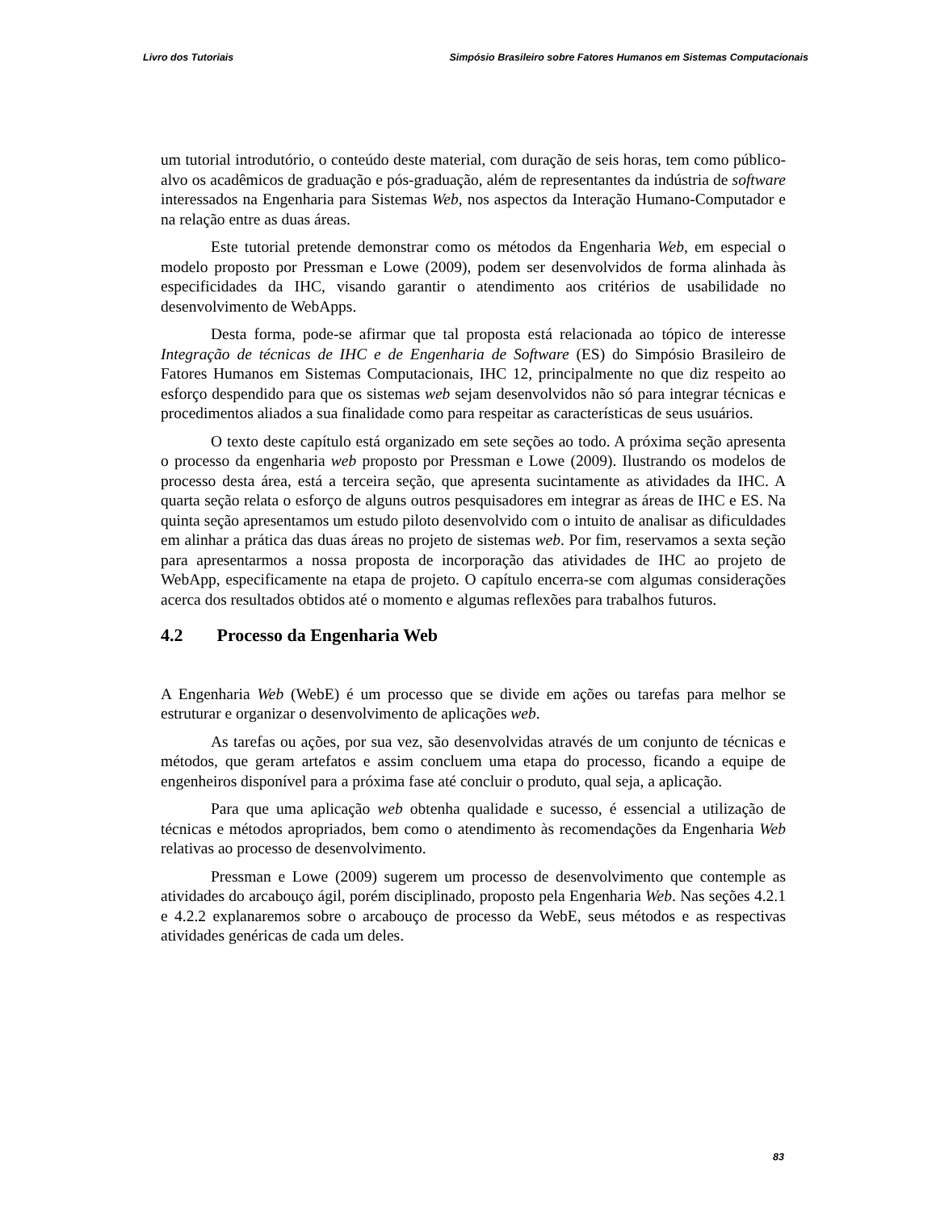Livro dos Tutoriais Simpósio Brasileiro sobre Fatores Humanos em Sistemas Computacionais
um tutorial introdutório, o conteúdo deste material, com duração de seis horas, tem como público-alvo os acadêmicos de graduação e pós-graduação, além de representantes da indústria de software interessados na Engenharia para Sistemas Web, nos aspectos da Interação Humano-Computador e na relação entre as duas áreas.
Este tutorial pretende demonstrar como os métodos da Engenharia Web, em especial o modelo proposto por Pressman e Lowe (2009), podem ser desenvolvidos de forma alinhada às especificidades da IHC, visando garantir o atendimento aos critérios de usabilidade no desenvolvimento de WebApps.
Desta forma, pode-se afirmar que tal proposta está relacionada ao tópico de interesse Integração de técnicas de IHC e de Engenharia de Software (ES) do Simpósio Brasileiro de Fatores Humanos em Sistemas Computacionais, IHC 12, principalmente no que diz respeito ao esforço despendido para que os sistemas web sejam desenvolvidos não só para integrar técnicas e procedimentos aliados a sua finalidade como para respeitar as características de seus usuários.
O texto deste capítulo está organizado em sete seções ao todo. A próxima seção apresenta o processo da engenharia web proposto por Pressman e Lowe (2009). Ilustrando os modelos de processo desta área, está a terceira seção, que apresenta sucintamente as atividades da IHC. A quarta seção relata o esforço de alguns outros pesquisadores em integrar as áreas de IHC e ES. Na quinta seção apresentamos um estudo piloto desenvolvido com o intuito de analisar as dificuldades em alinhar a prática das duas áreas no projeto de sistemas web. Por fim, reservamos a sexta seção para apresentarmos a nossa proposta de incorporação das atividades de IHC ao projeto de WebApp, especificamente na etapa de projeto. O capítulo encerra-se com algumas considerações acerca dos resultados obtidos até o momento e algumas reflexões para trabalhos futuros.
4.2 Processo da Engenharia Web
A Engenharia Web (WebE) é um processo que se divide em ações ou tarefas para melhor se estruturar e organizar o desenvolvimento de aplicações web.
As tarefas ou ações, por sua vez, são desenvolvidas através de um conjunto de técnicas e métodos, que geram artefatos e assim concluem uma etapa do processo, ficando a equipe de engenheiros disponível para a próxima fase até concluir o produto, qual seja, a aplicação.
Para que uma aplicação web obtenha qualidade e sucesso, é essencial a utilização de técnicas e métodos apropriados, bem como o atendimento às recomendações da Engenharia Web relativas ao processo de desenvolvimento.
Pressman e Lowe (2009) sugerem um processo de desenvolvimento que contemple as atividades do arcabouço ágil, porém disciplinado, proposto pela Engenharia Web. Nas seções 4.2.1 e 4.2.2 explanaremos sobre o arcabouço de processo da WebE, seus métodos e as respectivas atividades genéricas de cada um deles.
83